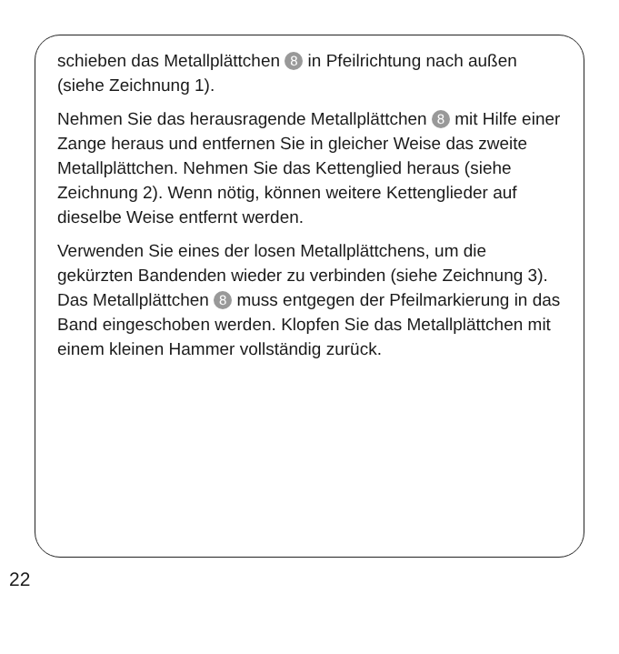schieben das Metallplättchen 8 in Pfeilrichtung nach außen (siehe Zeichnung 1).
Nehmen Sie das herausragende Metallplättchen 8 mit Hilfe einer Zange heraus und entfernen Sie in gleicher Weise das zweite Metallplättchen. Nehmen Sie das Ket­tenglied heraus (siehe Zeichnung 2). Wenn nötig, können weitere Kettenglieder auf dieselbe Weise entfernt werden.
Verwenden Sie eines der losen Metallplättchens, um die gekürzten Bandenden wieder zu verbinden (siehe Zeichnung 3). Das Metallplättchen 8 muss entgegen der Pfeilmarkierung in das Band eingeschoben werden. Klop­fen Sie das Metallplättchen mit einem kleinen Hammer vollständig zurück.
22